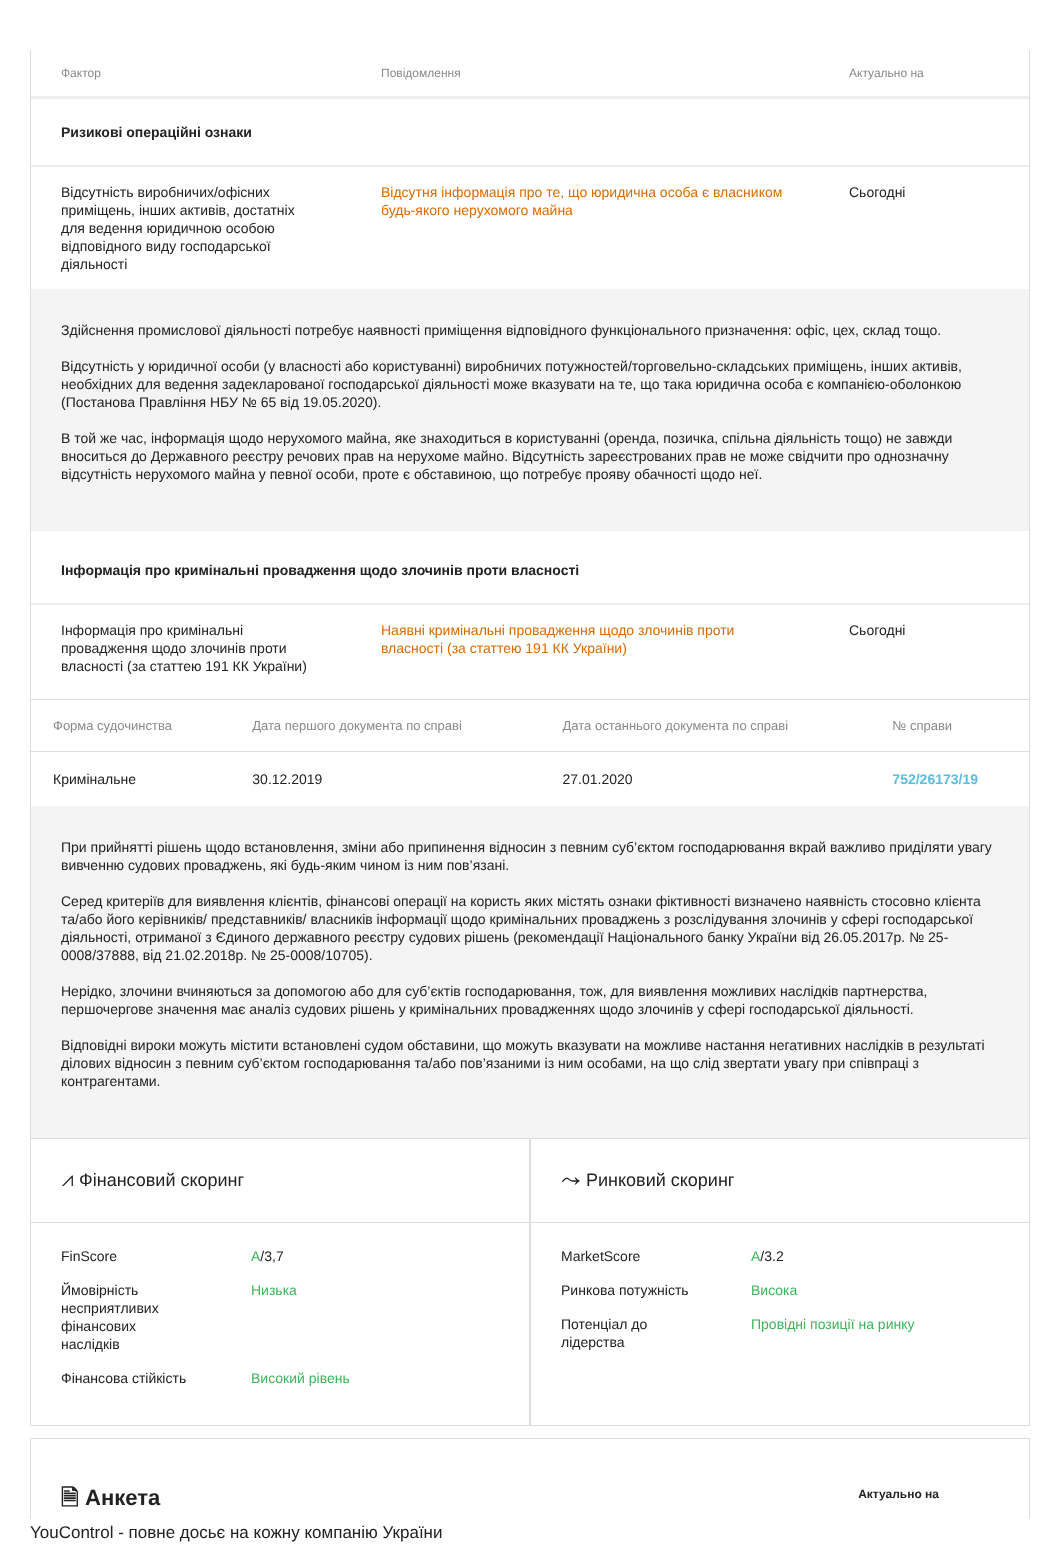| Фактор | Повідомлення | Актуально на |
| --- | --- | --- |
| Ризикові операційні ознаки | | |
| Відсутність виробничих/офісних приміщень, інших активів, достатніх для ведення юридичною особою відповідного виду господарської діяльності | Відсутня інформація про те, що юридична особа є власником будь-якого нерухомого майна | Сьогодні |
Здійснення промислової діяльності потребує наявності приміщення відповідного функціонального призначення: офіс, цех, склад тощо.
Відсутність у юридичної особи (у власності або користуванні) виробничих потужностей/торговельно-складських приміщень, інших активів, необхідних для ведення задекларованої господарської діяльності може вказувати на те, що така юридична особа є компанією-оболонкою (Постанова Правління НБУ № 65 від 19.05.2020).
В той же час, інформація щодо нерухомого майна, яке знаходиться в користуванні (оренда, позичка, спільна діяльність тощо) не завжди вноситься до Державного реєстру речових прав на нерухоме майно. Відсутність зареєстрованих прав не може свідчити про однозначну відсутність нерухомого майна у певної особи, проте є обставиною, що потребує прояву обачності щодо неї.
| Інформація про кримінальні провадження щодо злочинів проти власності | | |
| Інформація про кримінальні провадження щодо злочинів проти власності (за статтею 191 КК України) | Наявні кримінальні провадження щодо злочинів проти власності (за статтею 191 КК України) | Сьогодні |
| Форма судочинства | Дата першого документа по справі | Дата останнього документа по справі | № справи |
| --- | --- | --- | --- |
| Кримінальне | 30.12.2019 | 27.01.2020 | 752/26173/19 |
При прийнятті рішень щодо встановлення, зміни або припинення відносин з певним суб’єктом господарювання вкрай важливо приділяти увагу вивченню судових проваджень, які будь-яким чином із ним пов’язані.
Серед критеріїв для виявлення клієнтів, фінансові операції на користь яких містять ознаки фіктивності визначено наявність стосовно клієнта та/або його керівників/ представників/ власників інформації щодо кримінальних проваджень з розслідування злочинів у сфері господарської діяльності, отриманої з Єдиного державного реєстру судових рішень (рекомендації Національного банку України від 26.05.2017р. № 25-0008/37888, від 21.02.2018р. № 25-0008/10705).
Нерідко, злочини вчиняються за допомогою або для суб’єктів господарювання, тож, для виявлення можливих наслідків партнерства, першочергове значення має аналіз судових рішень у кримінальних провадженнях щодо злочинів у сфері господарської діяльності.
Відповідні вироки можуть містити встановлені судом обставини, що можуть вказувати на можливе настання негативних наслідків в результаті ділових відносин з певним суб’єктом господарювання та/або пов’язаними із ним особами, на що слід звертати увагу при співпраці з контрагентами.
⩘ Фінансовий скоринг
| FinScore | A /3,7 |
| Ймовірність несприятливих фінансових наслідків | Низька |
| Фінансова стійкість | Високий рівень |
⤳ Ринковий скоринг
| MarketScore | A /3.2 |
| Ринкова потужність | Висока |
| Потенціал до лідерства | Провідні позиції на ринку |
🗎 Анкета
Актуально на
YouControl - повне досьє на кожну компанію України